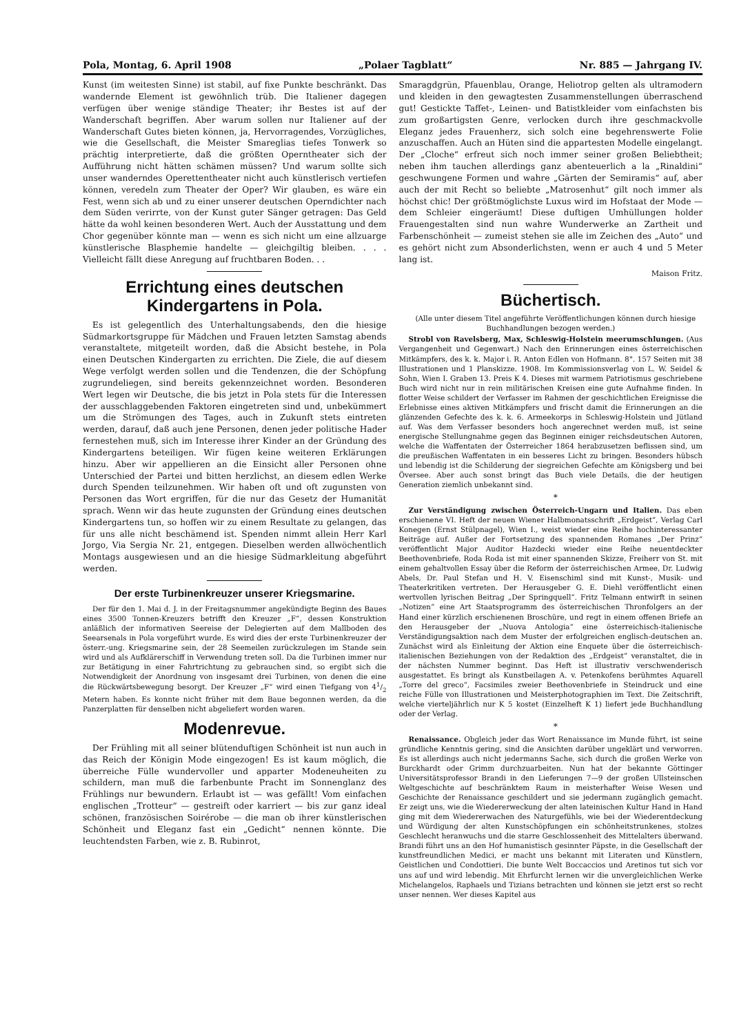Pola, Montag, 6. April 1908 „Polaer Tagblatt“Nr. 885 — Jahrgang IV.
Kunst (im weitesten Sinne) ist stabil, auf fixe Punkte beschränkt. Das wandernde Element ist gewöhnlich trüb. Die Italiener dagegen verfügen über wenige ständige Theater; ihr Bestes ist auf der Wanderschaft begriffen. Aber warum sollen nur Italiener auf der Wanderschaft Gutes bieten können, ja, Hervorragendes, Vorzügliches, wie die Gesellschaft, die Meister Smareglias tiefes Tonwerk so prächtig interpretierte, daß die größten Operntheater sich der Aufführung nicht hätten schämen müssen? Und warum sollte sich unser wanderndes Operettentheater nicht auch künstlerisch vertiefen können, veredeln zum Theater der Oper? Wir glauben, es wäre ein Fest, wenn sich ab und zu einer unserer deutschen Operndichter nach dem Süden verirrte, von der Kunst guter Sänger getragen: Das Geld hätte da wohl keinen besonderen Wert. Auch der Ausstattung und dem Chor gegenüber könnte man — wenn es sich nicht um eine allzuarge künstlerische Blasphemie handelte — gleichgiltig bleiben. . . . Vielleicht fällt diese Anregung auf fruchtbaren Boden. . .
Errichtung eines deutschen Kindergartens in Pola.
Es ist gelegentlich des Unterhaltungsabends, den die hiesige Südmarkortsgruppe für Mädchen und Frauen letzten Samstag abends veranstaltete, mitgeteilt worden, daß die Absicht bestehe, in Pola einen Deutschen Kindergarten zu errichten. Die Ziele, die auf diesem Wege verfolgt werden sollen und die Tendenzen, die der Schöpfung zugrundeliegen, sind bereits gekennzeichnet worden. Besonderen Wert legen wir Deutsche, die bis jetzt in Pola stets für die Interessen der ausschlaggebenden Faktoren eingetreten sind und, unbekümmert um die Strömungen des Tages, auch in Zukunft stets eintreten werden, darauf, daß auch jene Personen, denen jeder politische Hader fernestehen muß, sich im Interesse ihrer Kinder an der Gründung des Kindergartens beteiligen. Wir fügen keine weiteren Erklärungen hinzu. Aber wir appellieren an die Einsicht aller Personen ohne Unterschied der Partei und bitten herzlichst, an diesem edlen Werke durch Spenden teilzunehmen. Wir haben oft und oft zugunsten von Personen das Wort ergriffen, für die nur das Gesetz der Humanität sprach. Wenn wir das heute zugunsten der Gründung eines deutschen Kindergartens tun, so hoffen wir zu einem Resultate zu gelangen, das für uns alle nicht beschämend ist. Spenden nimmt allein Herr Karl Jorgo, Via Sergia Nr. 21, entgegen. Dieselben werden allwöchentlich Montags ausgewiesen und an die hiesige Südmarkleitung abgeführt werden.
Der erste Turbinenkreuzer unserer Kriegsmarine.
Der für den 1. Mai d. J. in der Freitagsnummer angekündigte Beginn des Baues eines 3500 Tonnen-Kreuzers betrifft den Kreuzer „F“, dessen Konstruktion anläßlich der informativen Seereise der Delegierten auf dem Mallboden des Seearsenals in Pola vorgeführt wurde. Es wird dies der erste Turbinenkreuzer der österr.-ung. Kriegsmarine sein, der 28 Seemeilen zurückzulegen im Stande sein wird und als Aufklärerschiff in Verwendung treten soll. Da die Turbinen immer nur zur Betätigung in einer Fahrtrichtung zu gebrauchen sind, so ergibt sich die Notwendigkeit der Anordnung von insgesamt drei Turbinen, von denen die eine die Rückwärtsbewegung besorgt. Der Kreuzer „F“ wird einen Tiefgang von 41/2 Metern haben. Es konnte nicht früher mit dem Baue begonnen werden, da die Panzerplatten für denselben nicht abgeliefert worden waren.
Modenrevue.
Der Frühling mit all seiner blütenduftigen Schönheit ist nun auch in das Reich der Königin Mode eingezogen! Es ist kaum möglich, die überreiche Fülle wundervoller und apparter Modeneuheiten zu schildern, man muß die farbenbunte Pracht im Sonnenglanz des Frühlings nur bewundern. Erlaubt ist — was gefällt! Vom einfachen englischen „Trotteur“ — gestreift oder karriert — bis zur ganz ideal schönen, französischen Soirérobe — die man ob ihrer künstlerischen Schönheit und Eleganz fast ein „Gedicht“ nennen könnte. Die leuchtendsten Farben, wie z. B. Rubinrot,
Smaragdgrün, Pfauenblau, Orange, Heliotrop gelten als ultramodern und kleiden in den gewagtesten Zusammenstellungen überraschend gut! Gestickte Taffet-, Leinen- und Batistkleider vom einfachsten bis zum großartigsten Genre, verlocken durch ihre geschmackvolle Eleganz jedes Frauenherz, sich solch eine begehrenswerte Folie anzuschaffen. Auch an Hüten sind die appartesten Modelle eingelangt. Der „Cloche“ erfreut sich noch immer seiner großen Beliebtheit; neben ihm tauchen allerdings ganz abenteuerlich a la „Rinaldini“ geschwungene Formen und wahre „Gärten der Semiramis“ auf, aber auch der mit Recht so beliebte „Matrosenhut“ gilt noch immer als höchst chic! Der größtmöglichste Luxus wird im Hofstaat der Mode — dem Schleier eingeräumt! Diese duftigen Umhüllungen holder Frauengestalten sind nun wahre Wunderwerke an Zartheit und Farbenschönheit — zumeist stehen sie alle im Zeichen des „Auto“ und es gehört nicht zum Absonderlichsten, wenn er auch 4 und 5 Meter lang ist.
Maison Fritz.
Büchertisch.
(Alle unter diesem Titel angeführte Veröffentlichungen können durch hiesige Buchhandlungen bezogen werden.)
Strobl von Ravelsberg, Max, Schleswig-Holstein meerumschlungen. (Aus Vergangenheit und Gegenwart.) Nach den Erinnerungen eines österreichischen Mitkämpfers, des k. k. Major i. R. Anton Edlen von Hofmann. 8°. 157 Seiten mit 38 Illustrationen und 1 Planskizze. 1908. Im Kommissionsverlag von L. W. Seidel & Sohn, Wien I. Graben 13. Preis K 4. Dieses mit warmem Patriotismus geschriebene Buch wird nicht nur in rein militärischen Kreisen eine gute Aufnahme finden. In flotter Weise schildert der Verfasser im Rahmen der geschichtlichen Ereignisse die Erlebnisse eines aktiven Mitkämpfers und frischt damit die Erinnerungen an die glänzenden Gefechte des k. k. 6. Armeekorps in Schleswig-Holstein und Jütland auf. Was dem Verfasser besonders hoch angerechnet werden muß, ist seine energische Stellungnahme gegen das Beginnen einiger reichsdeutschen Autoren, welche die Waffentaten der Österreicher 1864 herabzusetzen beflissen sind, um die preußischen Waffentaten in ein besseres Licht zu bringen. Besonders hübsch und lebendig ist die Schilderung der siegreichen Gefechte am Königsberg und bei Översee. Aber auch sonst bringt das Buch viele Details, die der heutigen Generation ziemlich unbekannt sind.
*
Zur Verständigung zwischen Österreich-Ungarn und Italien. Das eben erschienene VI. Heft der neuen Wiener Halbmonatsschrift „Erdgeist“, Verlag Carl Konegen (Ernst Stülpnagel), Wien I., weist wieder eine Reihe hochinteressanter Beiträge auf. Außer der Fortsetzung des spannenden Romanes „Der Prinz“ veröffentlicht Major Auditor Hazdecki wieder eine Reihe neuentdeckter Beethovenbriefe, Roda Roda ist mit einer spannenden Skizze, Freiherr von St. mit einem gehaltvollen Essay über die Reform der österreichischen Armee, Dr. Ludwig Abels, Dr. Paul Stefan und H. V. Eisenschiml sind mit Kunst-, Musik- und Theaterkritiken vertreten. Der Herausgeber G. E. Diehl veröffentlicht einen wertvollen lyrischen Beitrag „Der Springquell“. Fritz Telmann entwirft in seinen „Notizen“ eine Art Staatsprogramm des österreichischen Thronfolgers an der Hand einer kürzlich erschienenen Broschüre, und regt in einem offenen Briefe an den Herausgeber der „Nuova Antologia“ eine österreichisch-italienische Verständigungsaktion nach dem Muster der erfolgreichen englisch-deutschen an. Zunächst wird als Einleitung der Aktion eine Enquete über die österreichisch-italienischen Beziehungen von der Redaktion des „Erdgeist“ veranstaltet, die in der nächsten Nummer beginnt. Das Heft ist illustrativ verschwenderisch ausgestattet. Es bringt als Kunstbeilagen A. v. Petenkofens berühmtes Aquarell „Torre del greco“, Facsimiles zweier Beethovenbriefe in Steindruck und eine reiche Fülle von Illustrationen und Meisterphotographien im Text. Die Zeitschrift, welche vierteljährlich nur K 5 kostet (Einzelheft K 1) liefert jede Buchhandlung oder der Verlag.
*
Renaissance. Obgleich jeder das Wort Renaissance im Munde führt, ist seine gründliche Kenntnis gering, sind die Ansichten darüber ungeklärt und verworren. Es ist allerdings auch nicht jedermanns Sache, sich durch die großen Werke von Burckhardt oder Grimm durchzuarbeiten. Nun hat der bekannte Göttinger Universitätsprofessor Brandi in den Lieferungen 7—9 der großen Ullsteinschen Weltgeschichte auf beschränktem Raum in meisterhafter Weise Wesen und Geschichte der Renaissance geschildert und sie jedermann zugänglich gemacht. Er zeigt uns, wie die Wiedererweckung der alten lateinischen Kultur Hand in Hand ging mit dem Wiedererwachen des Naturgefühls, wie bei der Wiederentdeckung und Würdigung der alten Kunstschöpfungen ein schönheitstrunkenes, stolzes Geschlecht heranwuchs und die starre Geschlossenheit des Mittelalters überwand. Brandi führt uns an den Hof humanistisch gesinnter Päpste, in die Gesellschaft der kunstfreundlichen Medici, er macht uns bekannt mit Literaten und Künstlern, Geistlichen und Condottieri. Die bunte Welt Boccaccios und Aretinos tut sich vor uns auf und wird lebendig. Mit Ehrfurcht lernen wir die unvergleichlichen Werke Michelangelos, Raphaels und Tizians betrachten und können sie jetzt erst so recht unser nennen. Wer dieses Kapitel aus